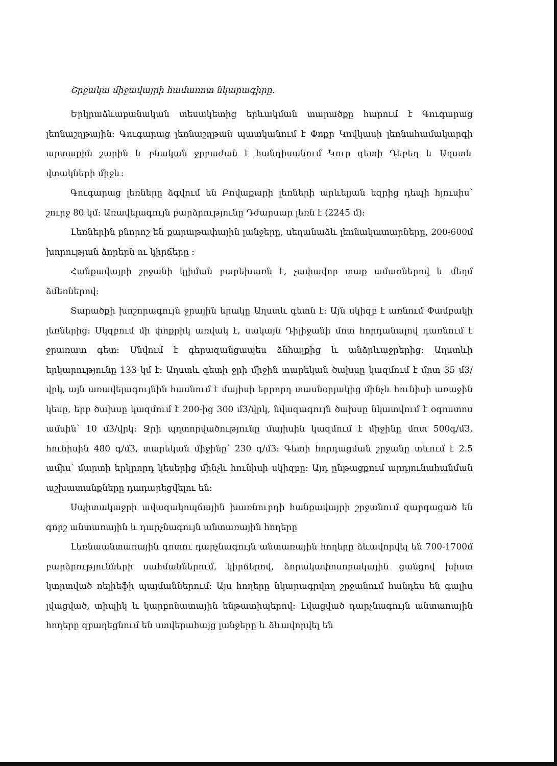Շրջակա միջավայրի համառոտ նկարագիրը.
Երկրաձևաբանական տեսակետից երևակման տարածքը հարում է Գուգարաց լեռնաշղթային: Գուգարաց լեռնաշղթան պատկանում է Փոքր Կովկասի լեռնահամակարգի արտաքին շարին և բնական ջրբաժան է հանդիսանում Կուր գետի Դեբեդ և Աղստև վտակների միջև:
Գուգարաց լեռները ձգվում են Բովաքարի լեռների արևելյան եզրից դեպի հյուսիս՝ շուրջ 80 կմ: Առավելագույն բարձրությունը Դժարսար լեռն է (2245 մ):
Լեռներին բնորոշ են քարաթափային լանջերը, սեղանաձև լեռնակատարները, 200-600մ խորության ձորերն ու կիրճերը :
Հանքավայրի շրջանի կլիման բարեխառն է, չափավոր տաք ամառներով և մեղմ ձմեռներով:
Տարածքի խոշորագույն ջրային երակը Աղստև գետն է: Այն սկիզբ է առնում Փամբակի լեռներից: Սկզբում մի փոքրիկ առվակ է, սակայն Դիլիջանի մոտ հորդանալով դառնում է ջրառատ գետ: Սնվում է գերազանցապես ձնհալքից և անձրևաջրերից: Աղստևի երկարությունը 133 կմ է: Աղստև գետի ջրի միջին տարեկան ծախսը կազմում է մոտ 35 մ3/վրկ, այն առավելագույնին հասնում է մայիսի երրորդ տասնօրյակից մինչև հունիսի առաջին կեսը, երբ ծախսը կազմում է 200-ից 300 մ3/վրկ, նվազագույն ծախսը նկատվում է օգոստոս ամսին՝ 10 մ3/վրկ: Ջրի պղտորվածությունը մայիսին կազմում է միջինը մոտ 500գ/մ3, հունիսին 480 գ/մ3, տարեկան միջինը՝ 230 գ/մ3: Գետի հորդացման շրջանը տևում է 2.5 ամիս՝ մարտի երկրորդ կեսերից մինչև հունիսի սկիզբը: Այդ ընթացքում արդյունահանման աշխատանքները դադարեցվելու են:
Սպիտակաջրի ավազակոպճային խառնուրդի հանքավայրի շրջանում զարգացած են գորշ անտառային և դարչնագույն անտառային հողերը
Լեռնաանտառային գոտու դարչնագույն անտառային հողերը ձևավորվել են 700-1700մ բարձրությունների սահմաններում, կիրճերով, ձորակափոսորակային ցանցով խիստ կտրտված ռելիեֆի պայմաններում: Այս հողերը նկարագրվող շրջանում հանդես են գալիս լվացված, տիպիկ և կարբոնատային ենթատիպերով: Լվացված դարչնագույն անտառային հողերը զբաղեցնում են ստվերահայց լանջերը և ձևավորվել են